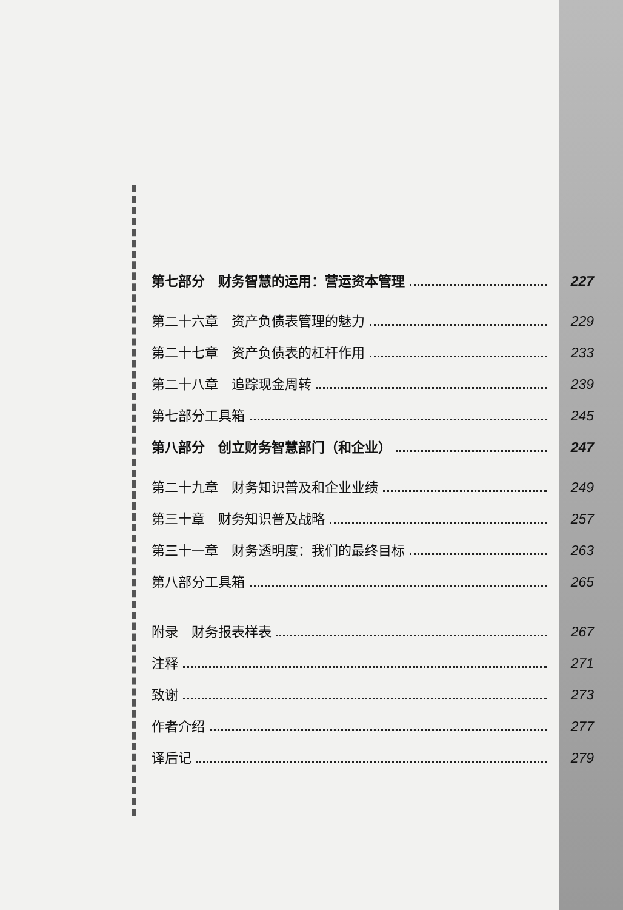第七部分　财务智慧的运用：营运资本管理 227
第二十六章　资产负债表管理的魅力 229
第二十七章　资产负债表的杠杆作用 233
第二十八章　追踪现金周转 239
第七部分工具箱 245
第八部分　创立财务智慧部门（和企业） 247
第二十九章　财务知识普及和企业业绩 249
第三十章　财务知识普及战略 257
第三十一章　财务透明度：我们的最终目标 263
第八部分工具箱 265
附录　财务报表样表 267
注释 271
致谢 273
作者介绍 277
译后记 279